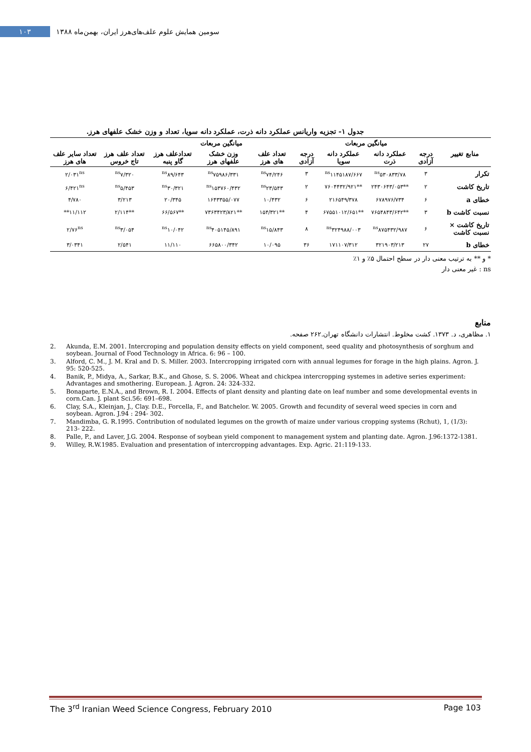سومین همایش علوم علف‌های‌هرز ایران، بهمن‌ماه ۱۳۸۸
۱۰۳
جدول ۱- تجزیه واریانس عملکرد دانه ذرت، عملکرد دانه سویا، تعداد و وزن خشک علفهای هرز.
| | | میانگین مربعات | | | میانگین مربعات | | | | |
| --- | --- | --- | --- | --- | --- | --- | --- | --- | --- |
| منابع تغییر | درجه آزادی | عملکرد دانه ذرت | عملکرد دانه سویا | درجه آزادی | تعداد علف های هرز | وزن خشک علفهای هرز | تعدادعلف هرز گاو پنبه | تعداد علف هرز تاج خروس | تعداد سایر علف های هرز |
| تکرار | ۳ | <sup>ns</sup>۵۳۰۸۳۳/۷۸ | <sup>ns</sup>۱۱۴۵۱۸۷/۶۶۷ | ۳ | <sup>ns</sup>۷۴/۲۴۶ | <sup>ns</sup>۷۵۹۸۶/۳۳۱ | <sup>ns</sup>۸۹/۶۴۳ | <sup>ns</sup>۷/۳۲۰ | ۲/۰۳۱<sup>ns</sup> |
| تاریخ کاشت | ۲ | **۲۴۳۰۶۴۳/۰۵۳ | **۷۶۰۴۴۳۲/۹۲۱ | ۲ | <sup>ns</sup>۲۳/۵۴۳ | <sup>ns</sup>۱۵۳۷۶۰/۴۳۲ | <sup>ns</sup>۳۰/۳۲۱ | <sup>ns</sup>۵/۴۵۳ | ۶/۴۲۱<sup>ns</sup> |
| خطای a | ۶ | ۶۷۸۹۷۶/۷۳۴ | ۲۱۶۵۴۹/۳۷۸ | ۶ | ۱۰/۴۳۲ | ۱۶۴۳۳۵۵/۰۷۷ | ۲۰/۳۴۵ | ۳/۲۱۳ | ۴/۷۸۰ |
| نسبت کاشت b | ۳ | **۷۶۵۴۸۴۳/۶۴۲ | **۶۷۵۵۱۰۱۲/۶۵۱ | ۴ | **۱۵۴/۳۲۱ | **۷۳۶۳۴۲۳/۸۲۱ | **۶۶/۵۶۷ | **۲/۱۱۴ | ۱۱/۱۱۲** |
| تاریخ کاشت × نسبت کاشت | ۶ | <sup>ns</sup>۸۷۵۴۳۲/۹۸۷ | <sup>ns</sup>۳۲۴۹۸۸/۰۰۳ | ۸ | <sup>ns</sup>۱۵/۸۴۳ | <sup>ns</sup>۴۰۵۱۴۵/۸۹۱ | <sup>ns</sup>۱۰/۰۴۲ | <sup>ns</sup>۳/۰۵۴ | ۲/۷۶<sup>ns</sup> |
| خطای b | ۲۷ | ۳۲۱۹۰۳/۲۱۳ | ۱۷۱۱۰۷/۳۱۲ | ۳۶ | ۱۰/۰۹۵ | ۶۶۵۸۰۰/۳۴۲ | ۱۱/۱۱۰ | ۲/۵۴۱ | ۳/۰۳۴۱ |
* و ** به ترتیب معنی دار در سطح احتمال ۵٪ و ۱٪
ns : غیر معنی دار
منابع
۱. مظاهری، د. ۱۳۷۳. کشت مخلوط. انتشارات دانشگاه تهران.۲۶۲ صفحه.
2. Akunda, E.M. 2001. Intercroping and population density effects on yield component, seed quality and photosynthesis of sorghum and soybean. Journal of Food Technology in Africa. 6: 96 – 100.
3. Alford, C. M., J. M. Kral and D. S. Miller. 2003. Intercropping irrigated corn with annual legumes for forage in the high plains. Agron. J. 95: 520-525.
4. Banik, P., Midya, A., Sarkar, B.K., and Ghose, S. S. 2006. Wheat and chickpea intercropping systemes in adetive series experiment: Advantages and smothering. European. J. Agron. 24: 324-332.
5. Bonaparte, E.N.A., and Brown, R. I. 2004. Effects of plant density and planting date on leaf number and some developmental events in corn.Can. J. plant Sci.56: 691–698.
6. Clay, S.A., Kleinjan, J., Clay. D.E., Forcella, F., and Batchelor. W. 2005. Growth and fecundity of several weed species in corn and soybean. Agron. J.94 : 294- 302.
7. Mandimba, G. R.1995. Contribution of nodulated legumes on the growth of maize under various cropping systems (Rchut), 1, (1/3): 213- 222.
8. Palle, P., and Laver, J.G. 2004. Response of soybean yield component to management system and planting date. Agron. J.96:1372-1381.
9. Willey, R.W.1985. Evaluation and presentation of intercropping advantages. Exp. Agric. 21:119-133.
The 3<sup>rd</sup> Iranian Weed Science Congress, February 2010 Page 103